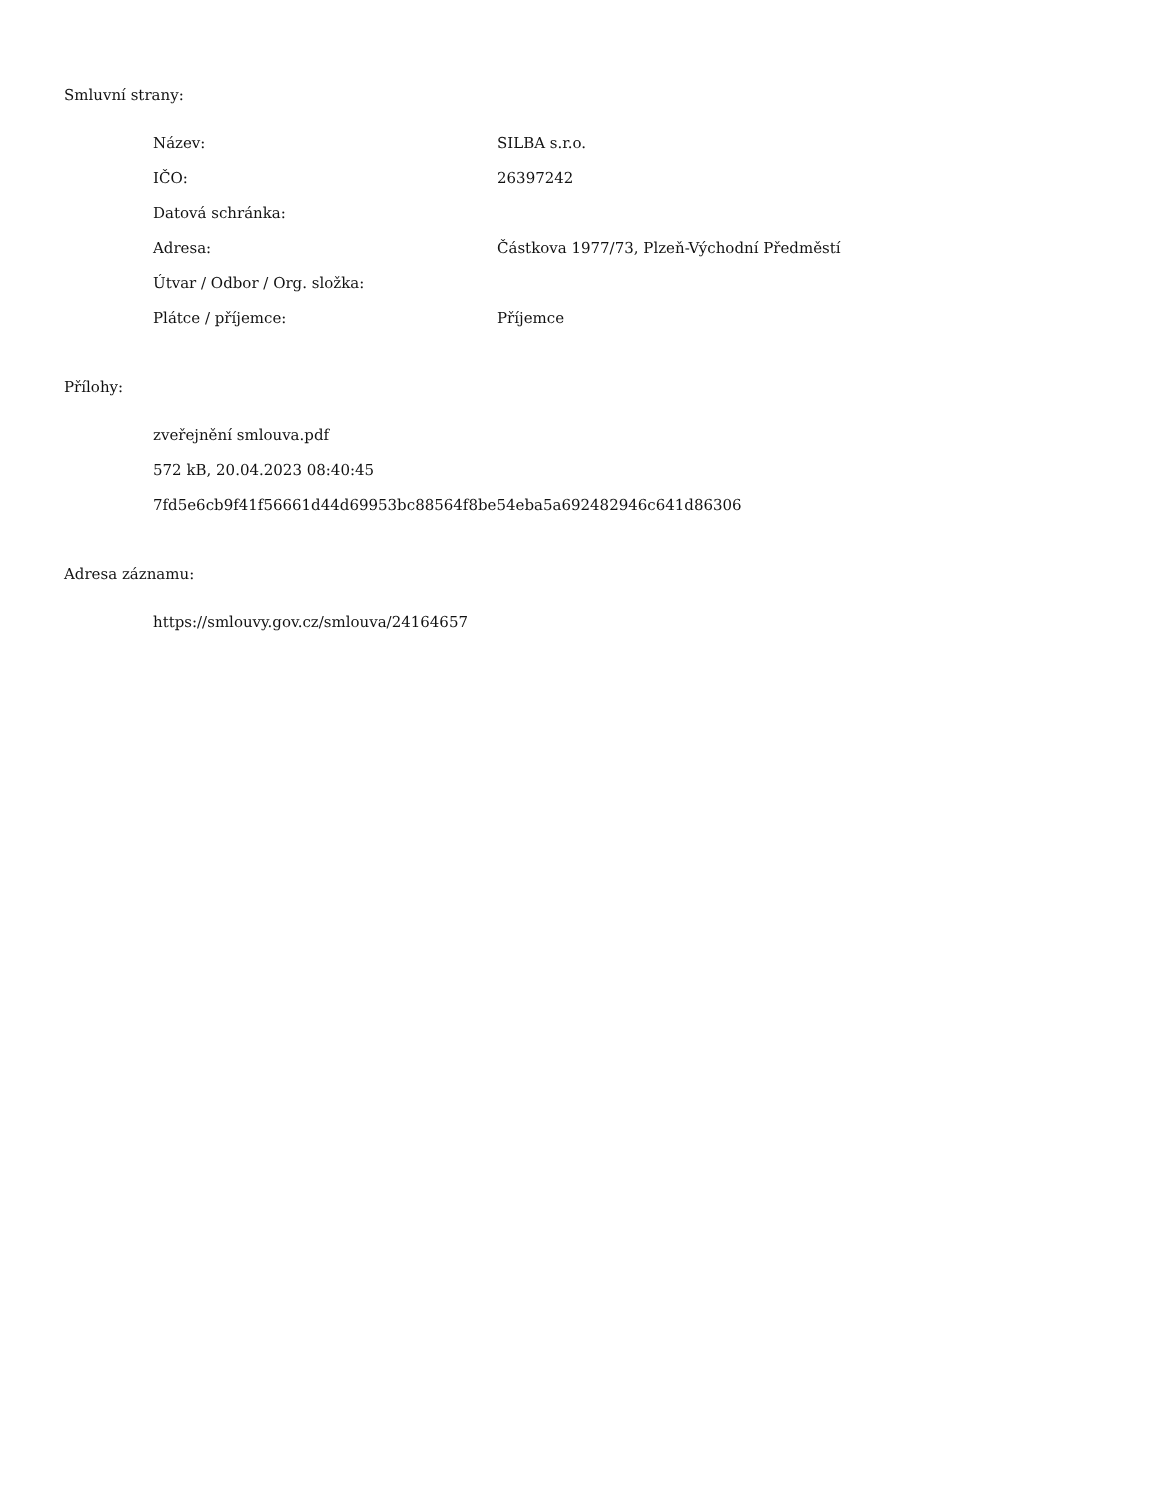Smluvní strany:
| Název: | SILBA s.r.o. |
| IČO: | 26397242 |
| Datová schránka: | |
| Adresa: | Částkova 1977/73, Plzeň-Východní Předměstí |
| Útvar / Odbor / Org. složka: | |
| Plátce / příjemce: | Příjemce |
Přílohy:
zveřejnění smlouva.pdf
572 kB, 20.04.2023 08:40:45
7fd5e6cb9f41f56661d44d69953bc88564f8be54eba5a692482946c641d86306
Adresa záznamu:
https://smlouvy.gov.cz/smlouva/24164657